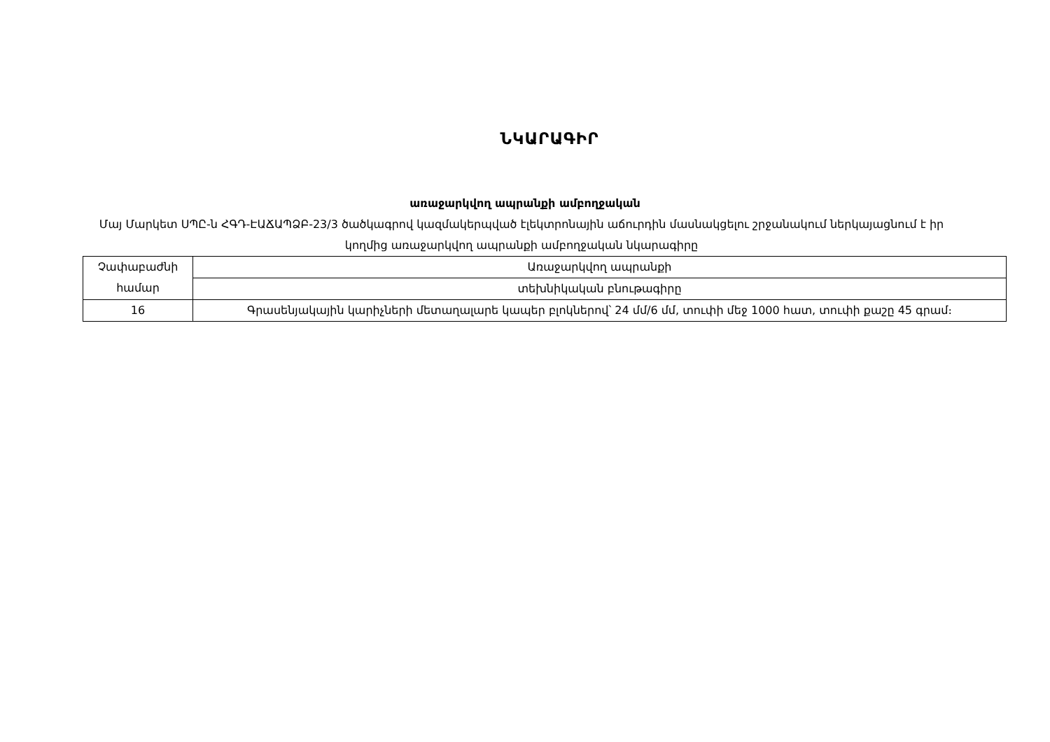ՆԿԱՐԱԳԻՐ
առաջարկվող ապրանքի ամբողջական
Մայ Մարկետ ՍՊԸ-ն ՀԳԴ-ԷԱՃԱՊՁԲ-23/3 ծածկագրով կազմակերպված էլեկտրոնային աճուրդին մասնակցելու շրջանակում ներկայացնում է իր կողմից առաջարկվող ապրանքի ամբողջական նկարագիրը
| Չափաբաժնի համար | Առաջարկվող ապրանքի |
| | տեխնիկական բնութագիրը |
| 16 | Գրասենյակային կարիչների մետաղալարե կապեր բլոկներով՝ 24 մմ/6 մմ, տուփի մեջ 1000 հատ, տուփի քաշը 45 գրամ։ |